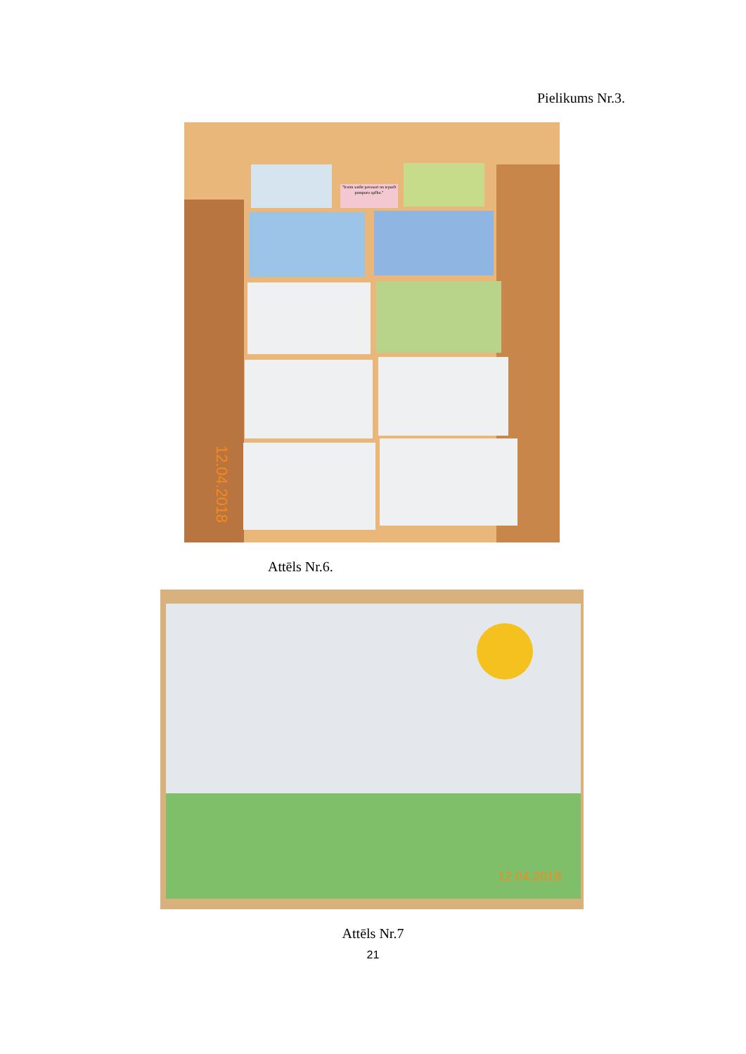Pielikums Nr.3.
"Iesim satikt pavasari un iepazīt pumpuru spēku."
12.04.2018
Attēls Nr.6.
12.04.2018
Attēls Nr.7
21